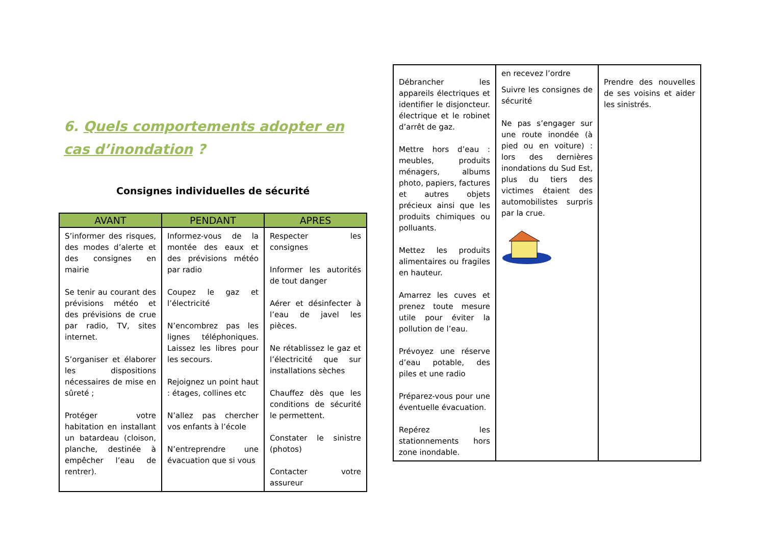6. Quels comportements adopter en cas d’inondation ?
Consignes individuelles de sécurité
| AVANT | PENDANT | APRES |
| --- | --- | --- |
| S’informer des risques, des modes d’alerte et des consignes en mairie Se tenir au courant des prévisions météo et des prévisions de crue par radio, TV, sites internet. S’organiser et élaborer les dispositions nécessaires de mise en sûreté ; Protéger votre habitation en installant un batardeau (cloison, planche, destinée à empêcher l’eau de rentrer). | Informez-vous de la montée des eaux et des prévisions météo par radio Coupez le gaz et l’électricité N’encombrez pas les lignes téléphoniques. Laissez les libres pour les secours. Rejoignez un point haut : étages, collines etc N’allez pas chercher vos enfants à l’école N’entreprendre une évacuation que si vous | Respecter les consignes Informer les autorités de tout danger Aérer et désinfecter à l’eau de javel les pièces. Ne rétablissez le gaz et l’électricité que sur installations sèches Chauffez dès que les conditions de sécurité le permettent. Constater le sinistre (photos) Contacter votre assureur |
| Débrancher les appareils électriques et identifier le disjoncteur. électrique et le robinet d’arrêt de gaz. Mettre hors d’eau : meubles, produits ménagers, albums photo, papiers, factures et autres objets précieux ainsi que les produits chimiques ou polluants. Mettez les produits alimentaires ou fragiles en hauteur. Amarrez les cuves et prenez toute mesure utile pour éviter la pollution de l’eau. Prévoyez une réserve d’eau potable, des piles et une radio Préparez-vous pour une éventuelle évacuation. Repérez les stationnements hors zone inondable. | en recevez l’ordre Suivre les consignes de sécurité Ne pas s’engager sur une route inondée (à pied ou en voiture) : lors des dernières inondations du Sud Est, plus du tiers des victimes étaient des automobilistes surpris par la crue. | Prendre des nouvelles de ses voisins et aider les sinistrés. |